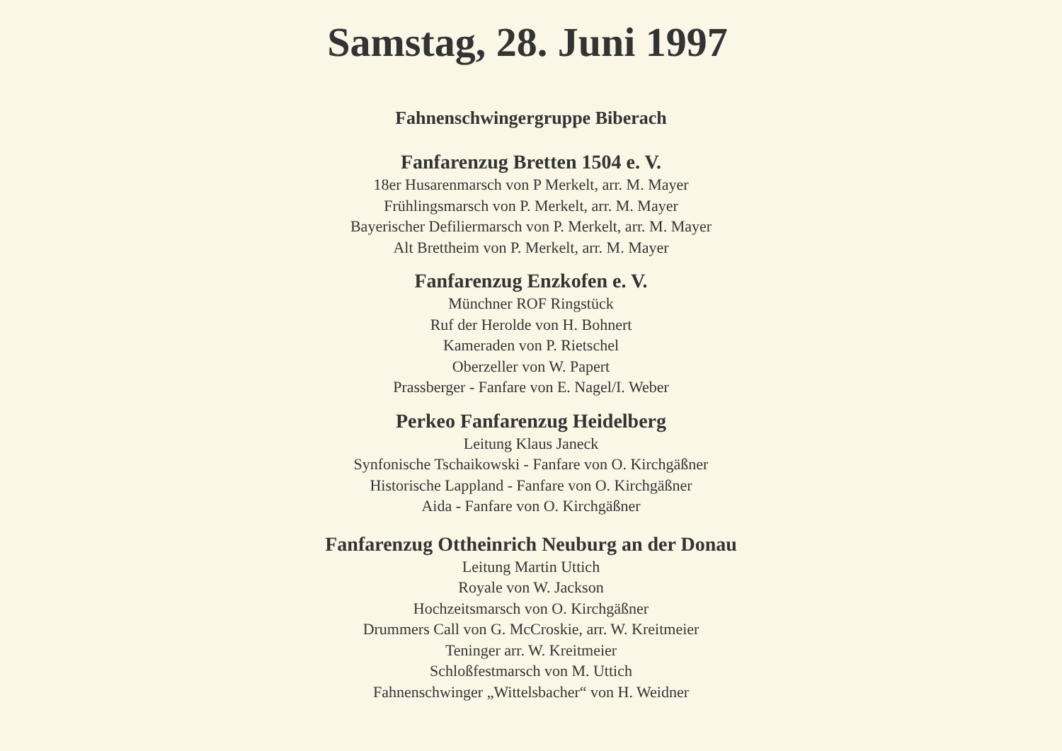Samstag, 28. Juni 1997
Fahnenschwingergruppe Biberach
Fanfarenzug Bretten 1504 e. V.
18er Husarenmarsch von P Merkelt, arr. M. Mayer
Frühlingsmarsch von P. Merkelt, arr. M. Mayer
Bayerischer Defiliermarsch von P. Merkelt, arr. M. Mayer
Alt Brettheim von P. Merkelt, arr. M. Mayer
Fanfarenzug Enzkofen e. V.
Münchner ROF Ringstück
Ruf der Herolde von H. Bohnert
Kameraden von P. Rietschel
Oberzeller von W. Papert
Prassberger - Fanfare von E. Nagel/I. Weber
Perkeo Fanfarenzug Heidelberg
Leitung Klaus Janeck
Synfonische Tschaikowski - Fanfare von O. Kirchgäßner
Historische Lappland - Fanfare von O. Kirchgäßner
Aida - Fanfare von O. Kirchgäßner
Fanfarenzug Ottheinrich Neuburg an der Donau
Leitung Martin Uttich
Royale von W. Jackson
Hochzeitsmarsch von O. Kirchgäßner
Drummers Call von G. McCroskie, arr. W. Kreitmeier
Teninger arr. W. Kreitmeier
Schloßfestmarsch von M. Uttich
Fahnenschwinger „Wittelsbacher“ von H. Weidner